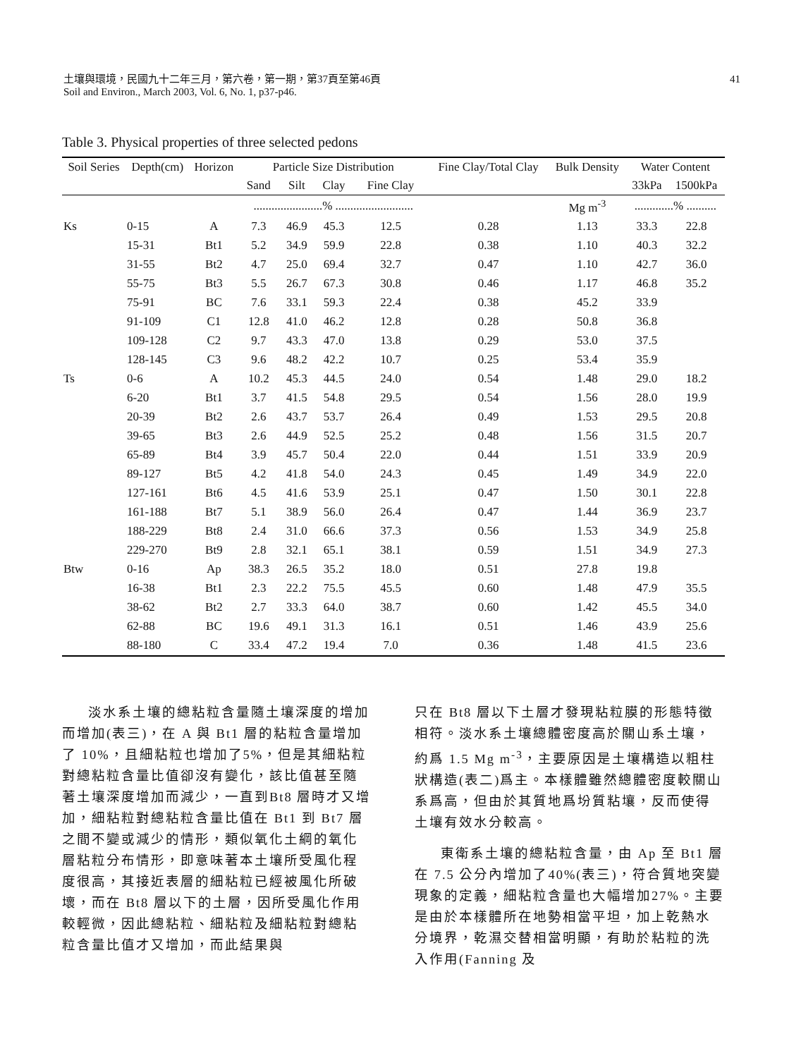41 土壤與環境，民國九十二年三月，第六卷，第一期，第37頁至第46頁
Soil and Environ., March 2003, Vol. 6, No. 1, p37-p46.
Table 3. Physical properties of three selected pedons
| Soil Series | Depth(cm) | Horizon | Particle Size Distribution | | | | Fine Clay/Total Clay | Bulk Density | Water Content | |
| --- | --- | --- | --- | --- | --- | --- | --- | --- | --- | --- |
| | | | Sand | Silt | Clay | Fine Clay | | | 33kPa | 1500kPa |
| | | | .......................% .......................... | | | | | Mg m<sup>-3</sup> | .............% .......... | |
| Ks | 0-15 | A | 7.3 | 46.9 | 45.3 | 12.5 | 0.28 | 1.13 | 33.3 | 22.8 |
| | 15-31 | Bt1 | 5.2 | 34.9 | 59.9 | 22.8 | 0.38 | 1.10 | 40.3 | 32.2 |
| | 31-55 | Bt2 | 4.7 | 25.0 | 69.4 | 32.7 | 0.47 | 1.10 | 42.7 | 36.0 |
| | 55-75 | Bt3 | 5.5 | 26.7 | 67.3 | 30.8 | 0.46 | 1.17 | 46.8 | 35.2 |
| | 75-91 | BC | 7.6 | 33.1 | 59.3 | 22.4 | 0.38 | 45.2 | 33.9 | |
| | 91-109 | C1 | 12.8 | 41.0 | 46.2 | 12.8 | 0.28 | 50.8 | 36.8 | |
| | 109-128 | C2 | 9.7 | 43.3 | 47.0 | 13.8 | 0.29 | 53.0 | 37.5 | |
| | 128-145 | C3 | 9.6 | 48.2 | 42.2 | 10.7 | 0.25 | 53.4 | 35.9 | |
| Ts | 0-6 | A | 10.2 | 45.3 | 44.5 | 24.0 | 0.54 | 1.48 | 29.0 | 18.2 |
| | 6-20 | Bt1 | 3.7 | 41.5 | 54.8 | 29.5 | 0.54 | 1.56 | 28.0 | 19.9 |
| | 20-39 | Bt2 | 2.6 | 43.7 | 53.7 | 26.4 | 0.49 | 1.53 | 29.5 | 20.8 |
| | 39-65 | Bt3 | 2.6 | 44.9 | 52.5 | 25.2 | 0.48 | 1.56 | 31.5 | 20.7 |
| | 65-89 | Bt4 | 3.9 | 45.7 | 50.4 | 22.0 | 0.44 | 1.51 | 33.9 | 20.9 |
| | 89-127 | Bt5 | 4.2 | 41.8 | 54.0 | 24.3 | 0.45 | 1.49 | 34.9 | 22.0 |
| | 127-161 | Bt6 | 4.5 | 41.6 | 53.9 | 25.1 | 0.47 | 1.50 | 30.1 | 22.8 |
| | 161-188 | Bt7 | 5.1 | 38.9 | 56.0 | 26.4 | 0.47 | 1.44 | 36.9 | 23.7 |
| | 188-229 | Bt8 | 2.4 | 31.0 | 66.6 | 37.3 | 0.56 | 1.53 | 34.9 | 25.8 |
| | 229-270 | Bt9 | 2.8 | 32.1 | 65.1 | 38.1 | 0.59 | 1.51 | 34.9 | 27.3 |
| Btw | 0-16 | Ap | 38.3 | 26.5 | 35.2 | 18.0 | 0.51 | 27.8 | 19.8 | |
| | 16-38 | Bt1 | 2.3 | 22.2 | 75.5 | 45.5 | 0.60 | 1.48 | 47.9 | 35.5 |
| | 38-62 | Bt2 | 2.7 | 33.3 | 64.0 | 38.7 | 0.60 | 1.42 | 45.5 | 34.0 |
| | 62-88 | BC | 19.6 | 49.1 | 31.3 | 16.1 | 0.51 | 1.46 | 43.9 | 25.6 |
| | 88-180 | C | 33.4 | 47.2 | 19.4 | 7.0 | 0.36 | 1.48 | 41.5 | 23.6 |
淡水系土壤的總粘粒含量隨土壤深度的增加而增加(表三)，在 A 與 Bt1 層的粘粒含量增加了 10%，且細粘粒也增加了5%，但是其細粘粒對總粘粒含量比值卻沒有變化，該比值甚至隨著土壤深度增加而減少，一直到Bt8 層時才又增加，細粘粒對總粘粒含量比值在 Bt1 到 Bt7 層之間不變或減少的情形，類似氧化土綱的氧化層粘粒分布情形，即意味著本土壤所受風化程度很高，其接近表層的細粘粒已經被風化所破壞，而在 Bt8 層以下的土層，因所受風化作用較輕微，因此總粘粒、細粘粒及細粘粒對總粘粒含量比值才又增加，而此結果與
只在 Bt8 層以下土層才發現粘粒膜的形態特徵相符。淡水系土壤總體密度高於關山系土壤，約爲 1.5 Mg m<sup>-3</sup>，主要原因是土壤構造以粗柱狀構造(表二)爲主。本樣體雖然總體密度較關山系爲高，但由於其質地爲坋質粘壤，反而使得土壤有效水分較高。
東衛系土壤的總粘粒含量，由 Ap 至 Bt1 層在 7.5 公分內增加了40%(表三)，符合質地突變現象的定義，細粘粒含量也大幅增加27%。主要是由於本樣體所在地勢相當平坦，加上乾熱水分境界，乾濕交替相當明顯，有助於粘粒的洗入作用(Fanning 及